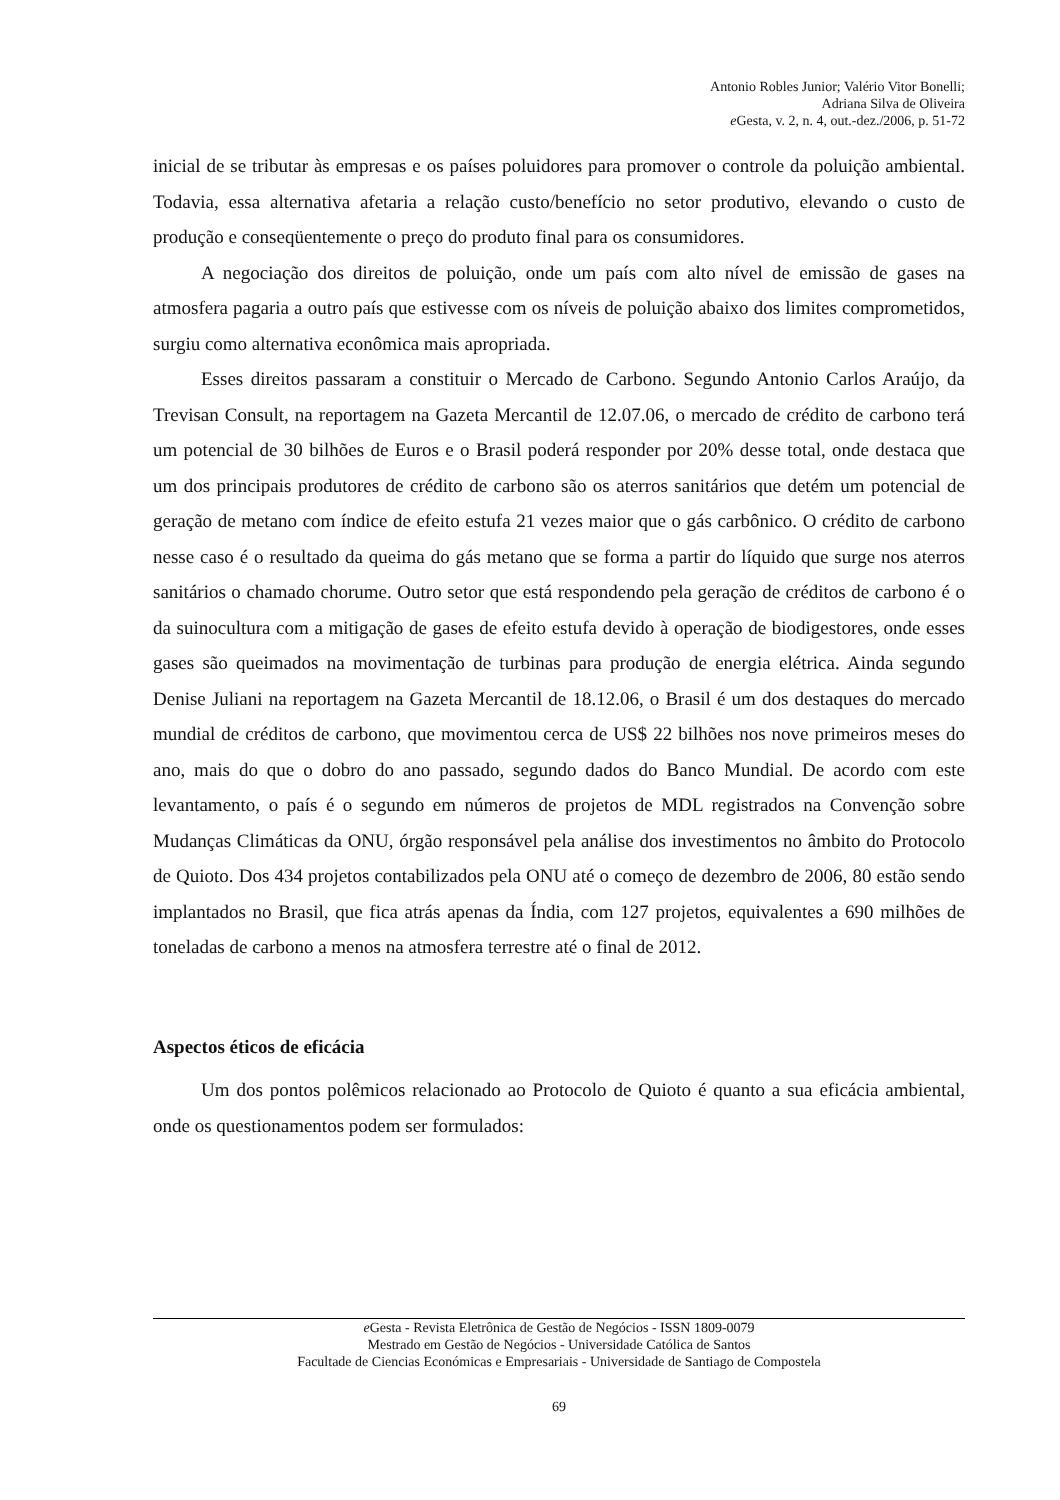Antonio Robles Junior; Valério Vitor Bonelli;
Adriana Silva de Oliveira
e Gesta, v. 2, n. 4, out.-dez./2006, p. 51-72
inicial de se tributar às empresas e os países poluidores para promover o controle da poluição ambiental. Todavia, essa alternativa afetaria a relação custo/benefício no setor produtivo, elevando o custo de produção e conseqüentemente o preço do produto final para os consumidores.
A negociação dos direitos de poluição, onde um país com alto nível de emissão de gases na atmosfera pagaria a outro país que estivesse com os níveis de poluição abaixo dos limites comprometidos, surgiu como alternativa econômica mais apropriada.
Esses direitos passaram a constituir o Mercado de Carbono. Segundo Antonio Carlos Araújo, da Trevisan Consult, na reportagem na Gazeta Mercantil de 12.07.06, o mercado de crédito de carbono terá um potencial de 30 bilhões de Euros e o Brasil poderá responder por 20% desse total, onde destaca que um dos principais produtores de crédito de carbono são os aterros sanitários que detém um potencial de geração de metano com índice de efeito estufa 21 vezes maior que o gás carbônico. O crédito de carbono nesse caso é o resultado da queima do gás metano que se forma a partir do líquido que surge nos aterros sanitários o chamado chorume. Outro setor que está respondendo pela geração de créditos de carbono é o da suinocultura com a mitigação de gases de efeito estufa devido à operação de biodigestores, onde esses gases são queimados na movimentação de turbinas para produção de energia elétrica. Ainda segundo Denise Juliani na reportagem na Gazeta Mercantil de 18.12.06, o Brasil é um dos destaques do mercado mundial de créditos de carbono, que movimentou cerca de US$ 22 bilhões nos nove primeiros meses do ano, mais do que o dobro do ano passado, segundo dados do Banco Mundial. De acordo com este levantamento, o país é o segundo em números de projetos de MDL registrados na Convenção sobre Mudanças Climáticas da ONU, órgão responsável pela análise dos investimentos no âmbito do Protocolo de Quioto. Dos 434 projetos contabilizados pela ONU até o começo de dezembro de 2006, 80 estão sendo implantados no Brasil, que fica atrás apenas da Índia, com 127 projetos, equivalentes a 690 milhões de toneladas de carbono a menos na atmosfera terrestre até o final de 2012.
Aspectos éticos de eficácia
Um dos pontos polêmicos relacionado ao Protocolo de Quioto é quanto a sua eficácia ambiental, onde os questionamentos podem ser formulados:
e Gesta - Revista Eletrônica de Gestão de Negócios - ISSN 1809-0079
Mestrado em Gestão de Negócios - Universidade Católica de Santos
Facultade de Ciencias Económicas e Empresariais - Universidade de Santiago de Compostela
69